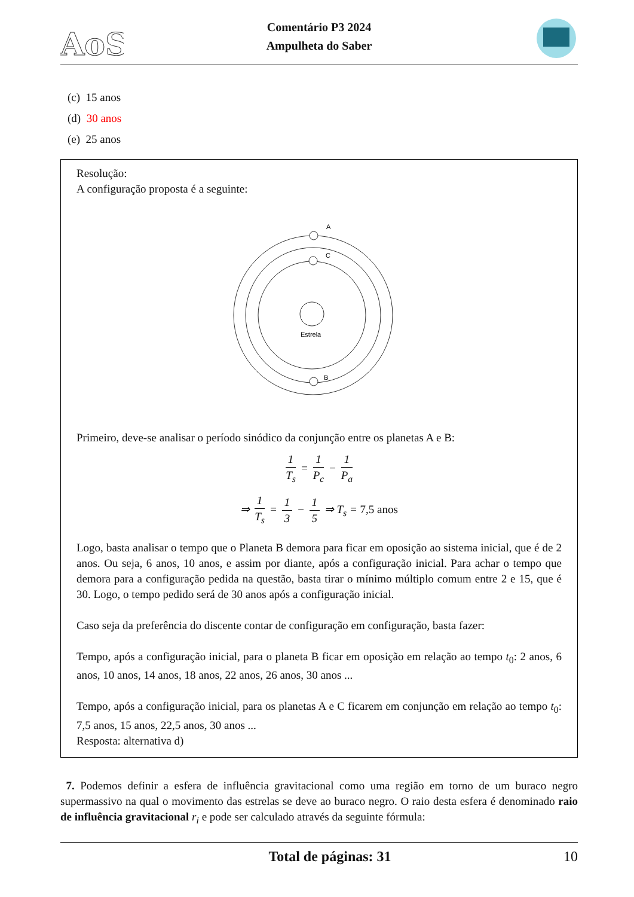AoS
Comentário P3 2024
Ampulheta do Saber
(c) 15 anos
(d) 30 anos
(e) 25 anos
Resolução:
A configuração proposta é a seguinte:
A
C
B
Estrela
Primeiro, deve-se analisar o período sinódico da conjunção entre os planetas A e B:
1 T<sub>s</sub> = 1 P<sub>c</sub> − 1 P<sub>a</sub>
⇒ 1 T<sub>s</sub> = 1 3 − 1 5 ⇒ T<sub>s</sub> = 7,5 anos
Logo, basta analisar o tempo que o Planeta B demora para ficar em oposição ao sistema inicial, que é de 2 anos. Ou seja, 6 anos, 10 anos, e assim por diante, após a configuração inicial. Para achar o tempo que demora para a configuração pedida na questão, basta tirar o mínimo múltiplo comum entre 2 e 15, que é 30. Logo, o tempo pedido será de 30 anos após a configuração inicial.
Caso seja da preferência do discente contar de configuração em configuração, basta fazer:
Tempo, após a configuração inicial, para o planeta B ficar em oposição em relação ao tempo t<sub>0</sub>: 2 anos, 6 anos, 10 anos, 14 anos, 18 anos, 22 anos, 26 anos, 30 anos ...
Tempo, após a configuração inicial, para os planetas A e C ficarem em conjunção em relação ao tempo t<sub>0</sub>: 7,5 anos, 15 anos, 22,5 anos, 30 anos ...
Resposta: alternativa d)
7. Podemos definir a esfera de influência gravitacional como uma região em torno de um buraco negro supermassivo na qual o movimento das estrelas se deve ao buraco negro. O raio desta esfera é denominado raio de influência gravitacional r<sub>i</sub> e pode ser calculado através da seguinte fórmula:
Total de páginas: 31 10